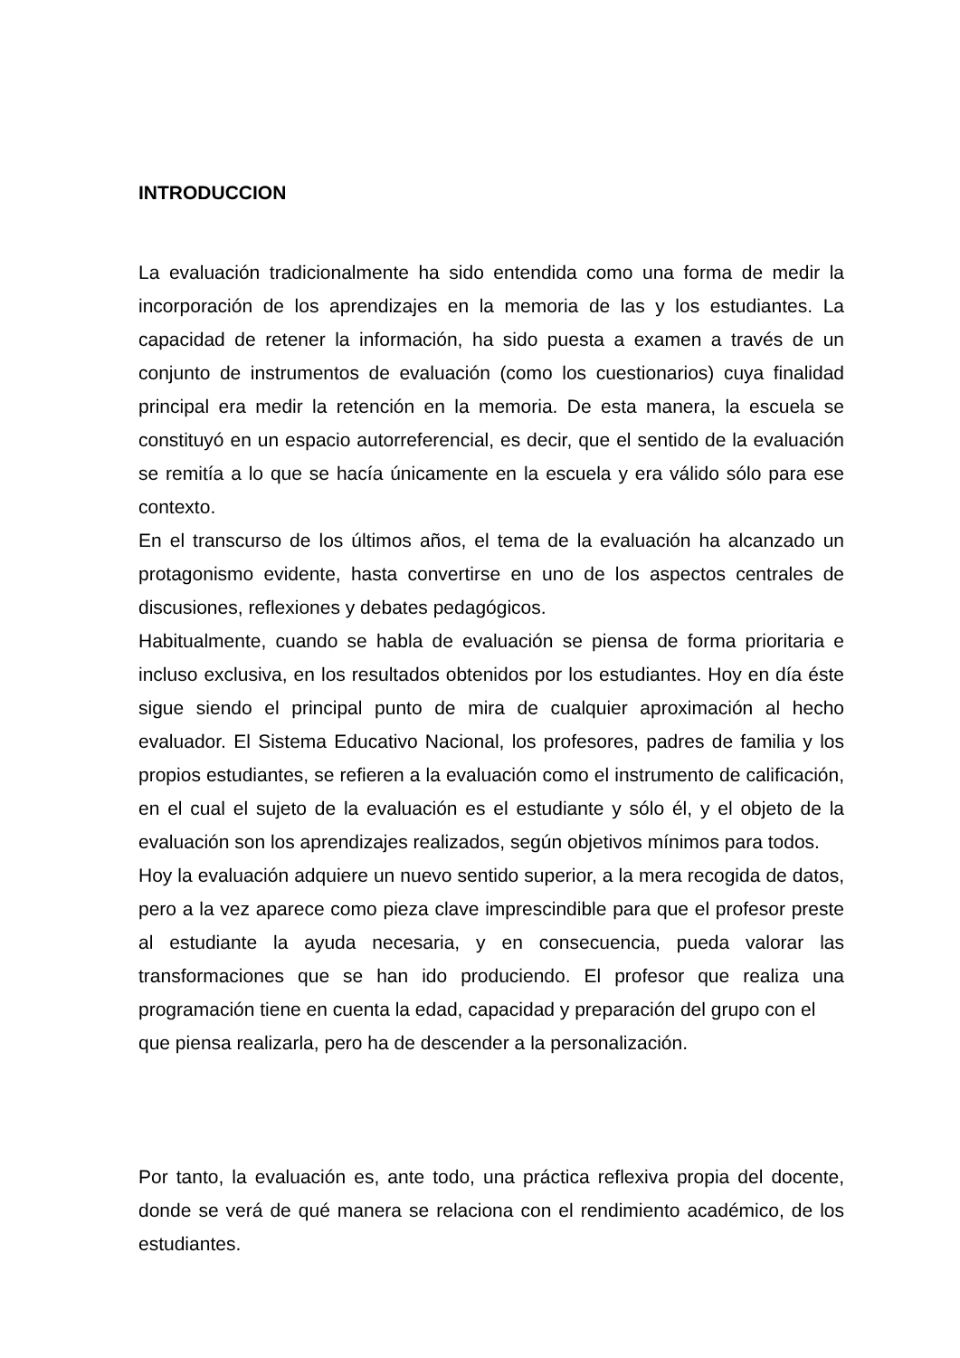INTRODUCCION
La evaluación tradicionalmente ha sido entendida como una forma de medir la incorporación de los aprendizajes en la memoria de las y los estudiantes. La capacidad de retener la información, ha sido puesta a examen a través de un conjunto de instrumentos de evaluación (como los cuestionarios) cuya finalidad principal era medir la retención en la memoria. De esta manera, la escuela se constituyó en un espacio autorreferencial, es decir, que el sentido de la evaluación se remitía a lo que se hacía únicamente en la escuela y era válido sólo para ese contexto.
En el transcurso de los últimos años, el tema de la evaluación ha alcanzado un protagonismo evidente, hasta convertirse en uno de los aspectos centrales de discusiones, reflexiones y debates pedagógicos.
Habitualmente, cuando se habla de evaluación se piensa de forma prioritaria e incluso exclusiva, en los resultados obtenidos por los estudiantes. Hoy en día éste sigue siendo el principal punto de mira de cualquier aproximación al hecho evaluador. El Sistema Educativo Nacional, los profesores, padres de familia y los propios estudiantes, se refieren a la evaluación como el instrumento de calificación, en el cual el sujeto de la evaluación es el estudiante y sólo él, y el objeto de la evaluación son los aprendizajes realizados, según objetivos mínimos para todos.
Hoy la evaluación adquiere un nuevo sentido superior, a la mera recogida de datos, pero a la vez aparece como pieza clave imprescindible para que el profesor preste al estudiante la ayuda necesaria, y en consecuencia, pueda valorar las transformaciones que se han ido produciendo. El profesor que realiza una programación tiene en cuenta la edad, capacidad y preparación del grupo con el
que piensa realizarla, pero ha de descender a la personalización.
Por tanto, la evaluación es, ante todo, una práctica reflexiva propia del docente, donde se verá de qué manera se relaciona con el rendimiento académico, de los estudiantes.